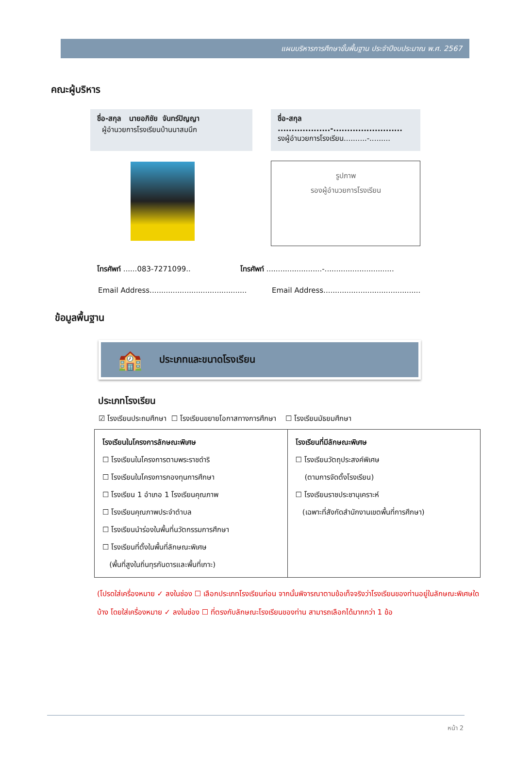แผนบริหารการศึกษาขั้นพื้นฐาน ประจำปีงบประมาณ พ.ศ. 2567
คณะผู้บริหาร
ชื่อ-สกุล นายอภิชัย จันทร์ปัญญา
ผู้อำนวยการโรงเรียนบ้านนาสมนึก
ชื่อ-สกุล ...................-.........................
รงผู้อำนวยการโรงเรียน..........-.........
รูปภาพ
รองผู้อำนวยการโรงเรียน
โทรศัพท์ ......083-7271099.. โทรศัพท์ ........................-..............................
Email Address..........................................
Email Address..........................................
ข้อมูลพื้นฐาน
🏫 ประเภทและขนาดโรงเรียน
ประเภทโรงเรียน
☑ โรงเรียนประถมศึกษา ☐ โรงเรียนขยายโอกาสทางการศึกษา ☐ โรงเรียนมัธยมศึกษา
| โรงเรียนในโครงการลักษณะพิเศษ ☐ โรงเรียนในโครงการตามพระราชดำริ ☐ โรงเรียนในโครงการกองทุนการศึกษา ☐ โรงเรียน 1 อำเภอ 1 โรงเรียนคุณภาพ ☐ โรงเรียนคุณภาพประจำตำบล ☐ โรงเรียนนำร่องในพื้นที่นวัตกรรมการศึกษา ☐ โรงเรียนที่ตั้งในพื้นที่ลักษณะพิเศษ (พื้นที่สูงในถิ่นทุรกันดารและพื้นที่เกาะ) | โรงเรียนที่มีลักษณะพิเศษ ☐ โรงเรียนวัตถุประสงค์พิเศษ (ตามการจัดตั้งโรงเรียน) ☐ โรงเรียนราชประชานุเคราะห์ (เฉพาะที่สังกัดสำนักงานเขตพื้นที่การศึกษา) |
(โปรดใส่เครื่องหมาย ✓ ลงในช่อง ☐ เลือกประเภทโรงเรียนก่อน จากนั้นพิจารณาตามข้อเท็จจริงว่าโรงเรียนของท่านอยู่ในลักษณะพิเศษใดบ้าง โดยใส่เครื่องหมาย ✓ ลงในช่อง ☐ ที่ตรงกับลักษณะโรงเรียนของท่าน สามารถเลือกได้มากกว่า 1 ข้อ
หน้า 2